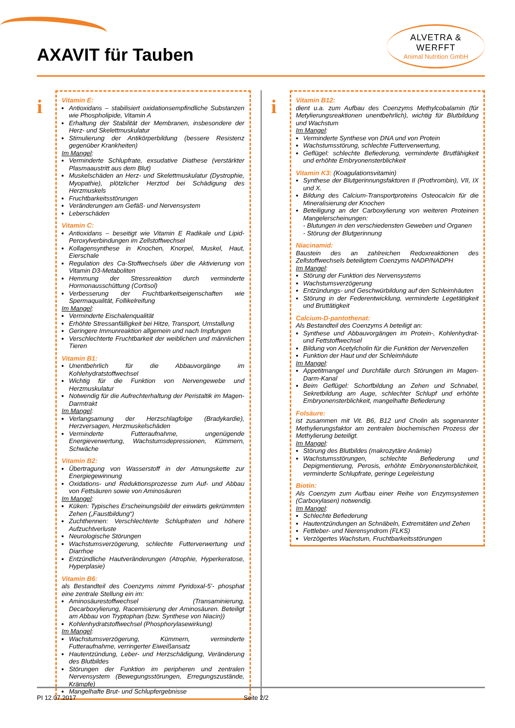AXAVIT für Tauben
ALVETRA & WERFFT
Animal Nutrition GmbH
i
Vitamin E:
Antioxidans – stabilisiert oxidationsempfindliche Substanzen wie Phospholipide, Vitamin A
Erhaltung der Stabilität der Membranen, insbesondere der Herz- und Skelettmuskulatur
Stimulierung der Antikörperbildung (bessere Resistenz gegenüber Krankheiten)
Im Mangel:
Verminderte Schlupfrate, exsudative Diathese (verstärkter Plasmaaustritt aus dem Blut)
Muskelschäden an Herz- und Skelettmuskulatur (Dystrophie, Myopathie), plötzlicher Herztod bei Schädigung des Herzmuskels
Fruchtbarkeitsstörungen
Veränderungen am Gefäß- und Nervensystem
Leberschäden
Vitamin C:
Antioxidans – beseitigt wie Vitamin E Radikale und Lipid-Peroxylverbindungen im Zellstoffwechsel
Kollagensynthese in Knochen, Knorpel, Muskel, Haut, Eierschale
Regulation des Ca-Stoffwechsels über die Aktivierung von Vitamin D3-Metaboliten
Hemmung der Stressreaktion durch verminderte Hormonausschüttung (Cortisol)
Verbesserung der Fruchtbarkeitseigenschaften wie Spermaqualität, Follikelreifung
Im Mangel:
Verminderte Eischalenqualität
Erhöhte Stressanfälligkeit bei Hitze, Transport, Umstallung
Geringere Immunreaktion allgemein und nach Impfungen
Verschlechterte Fruchtbarkeit der weiblichen und männlichen Tieren
Vitamin B1:
Unentbehrlich für die Abbauvorgänge im Kohlehydratstoffwechsel
Wichtig für die Funktion von Nervengewebe und Herzmuskulatur
Notwendig für die Aufrechterhaltung der Peristaltik im Magen-Darmtrakt
Im Mangel:
Verlangsamung der Herzschlagfolge (Bradykardie), Herzversagen, Herzmuskelschäden
Verminderte Futteraufnahme, ungenügende Energieverwertung, Wachstumsdepressionen, Kümmern, Schwäche
Vitamin B2:
Übertragung von Wasserstoff in der Atmungskette zur Energiegewinnung
Oxidations- und Reduktionsprozesse zum Auf- und Abbau von Fettsäuren sowie von Aminosäuren
Im Mangel:
Küken: Typisches Erscheinungsbild der einwärts gekrümmten Zehen („Faustbildung“)
Zuchthennen: Verschlechterte Schlupfraten und höhere Aufzuchtverluste
Neurologische Störungen
Wachstumsverzögerung, schlechte Futterverwertung und Diarrhoe
Entzündliche Hautveränderungen (Atrophie, Hyperkeratose, Hyperplasie)
Vitamin B6:
als Bestandteil des Coenzyms nimmt Pyridoxal-5’- phosphat eine zentrale Stellung ein im:
Aminosäurestoffwechsel (Transaminierung, Decarboxylierung, Racemisierung der Aminosäuren. Beteiligt am Abbau von Tryptophan (bzw. Synthese von Niacin))
Kohlenhydratstoffwechsel (Phosphorylasewirkung)
Im Mangel:
Wachstumsverzögerung, Kümmern, verminderte Futteraufnahme, verringerter Eiweißansatz
Hautentzündung, Leber- und Herzschädigung, Veränderung des Blutbildes
Störungen der Funktion im peripheren und zentralen Nervensystem (Bewegungsstörungen, Erregungszustände, Krämpfe)
Mangelhafte Brut- und Schlupfergebnisse
i
Vitamin B12:
dient u.a. zum Aufbau des Coenzyms Methylcobalamin (für Metylierungsreaktionen unentbehrlich), wichtig für Blutbildung und Wachstum
Im Mangel:
Verminderte Synthese von DNA und von Protein
Wachstumsstörung, schlechte Futterverwertung,
Geflügel: schlechte Befiederung, verminderte Brutfähigkeit und erhöhte Embryonensterblichkeit
Vitamin K3: (Koagulationsvitamin)
Synthese der Blutgerinnungsfaktoren II (Prothrombin), VII, IX und X.
Bildung des Calcium-Transportproteins Osteocalcin für die Mineralisierung der Knochen
Beteiligung an der Carboxylierung von weiteren Proteinen Mangelerscheinungen:
- Blutungen in den verschiedensten Geweben und Organen
- Störung der Blutgerinnung
Niacinamid:
Baustein des an zahlreichen Redoxreaktionen des Zellstoffwechsels beteiligtem Coenzyms NADP/NADPH
Im Mangel:
Störung der Funktion des Nervensystems
Wachstumsverzögerung
Entzündungs- und Geschwürbildung auf den Schleimhäuten
Störung in der Federentwicklung, verminderte Legetätigkeit und Bruttätigkeit
Calcium-D-pantothenat:
Als Bestandteil des Coenzyms A beteiligt an:
Synthese und Abbauvorgängen im Protein-, Kohlenhydrat- und Fettstoffwechsel
Bildung von Acetylcholin für die Funktion der Nervenzellen
Funktion der Haut und der Schleimhäute
Im Mangel:
Appetitmangel und Durchfälle durch Störungen im Magen-Darm-Kanal
Beim Geflügel: Schorfbildung an Zehen und Schnabel, Sekretbildung am Auge, schlechter Schlupf und erhöhte Embryonensterblichkeit, mangelhafte Befiederung
Folsäure:
ist zusammen mit Vit. B6, B12 und Cholin als sogenannter Methylierungsfaktor am zentralen biochemischen Prozess der Methylierung beteiligt.
Im Mangel:
Störung des Blutbildes (makrozytäre Anämie)
Wachstumsstörungen, schlechte Befiederung und Depigmentierung, Perosis, erhöhte Embryonensterblichkeit, verminderte Schlupfrate, geringe Legeleistung
Biotin:
Als Coenzym zum Aufbau einer Reihe von Enzymsystemen (Carboxylasen) notwendig.
Im Mangel:
Schlechte Befiederung
Hautentzündungen an Schnäbeln, Extremitäten und Zehen
Fettleber- und Nierensyndrom (FLKS)
Verzögertes Wachstum, Fruchtbarkeitsstörungen
PI 12.07.2017 Seite 2/2